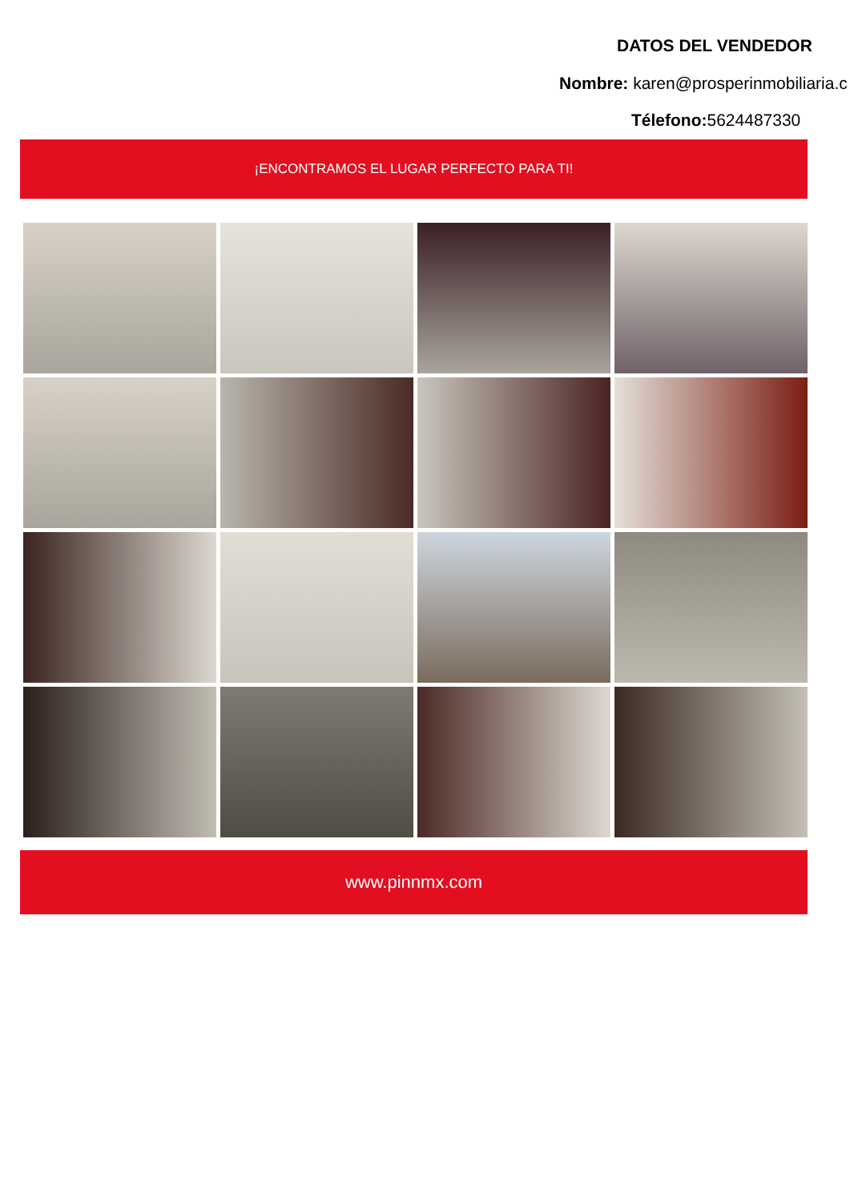DATOS DEL VENDEDOR
Nombre: karen@prosperinmobiliaria.c
Télefono: 5624487330
¡ENCONTRAMOS EL LUGAR PERFECTO PARA TI!
www.pinnmx.com